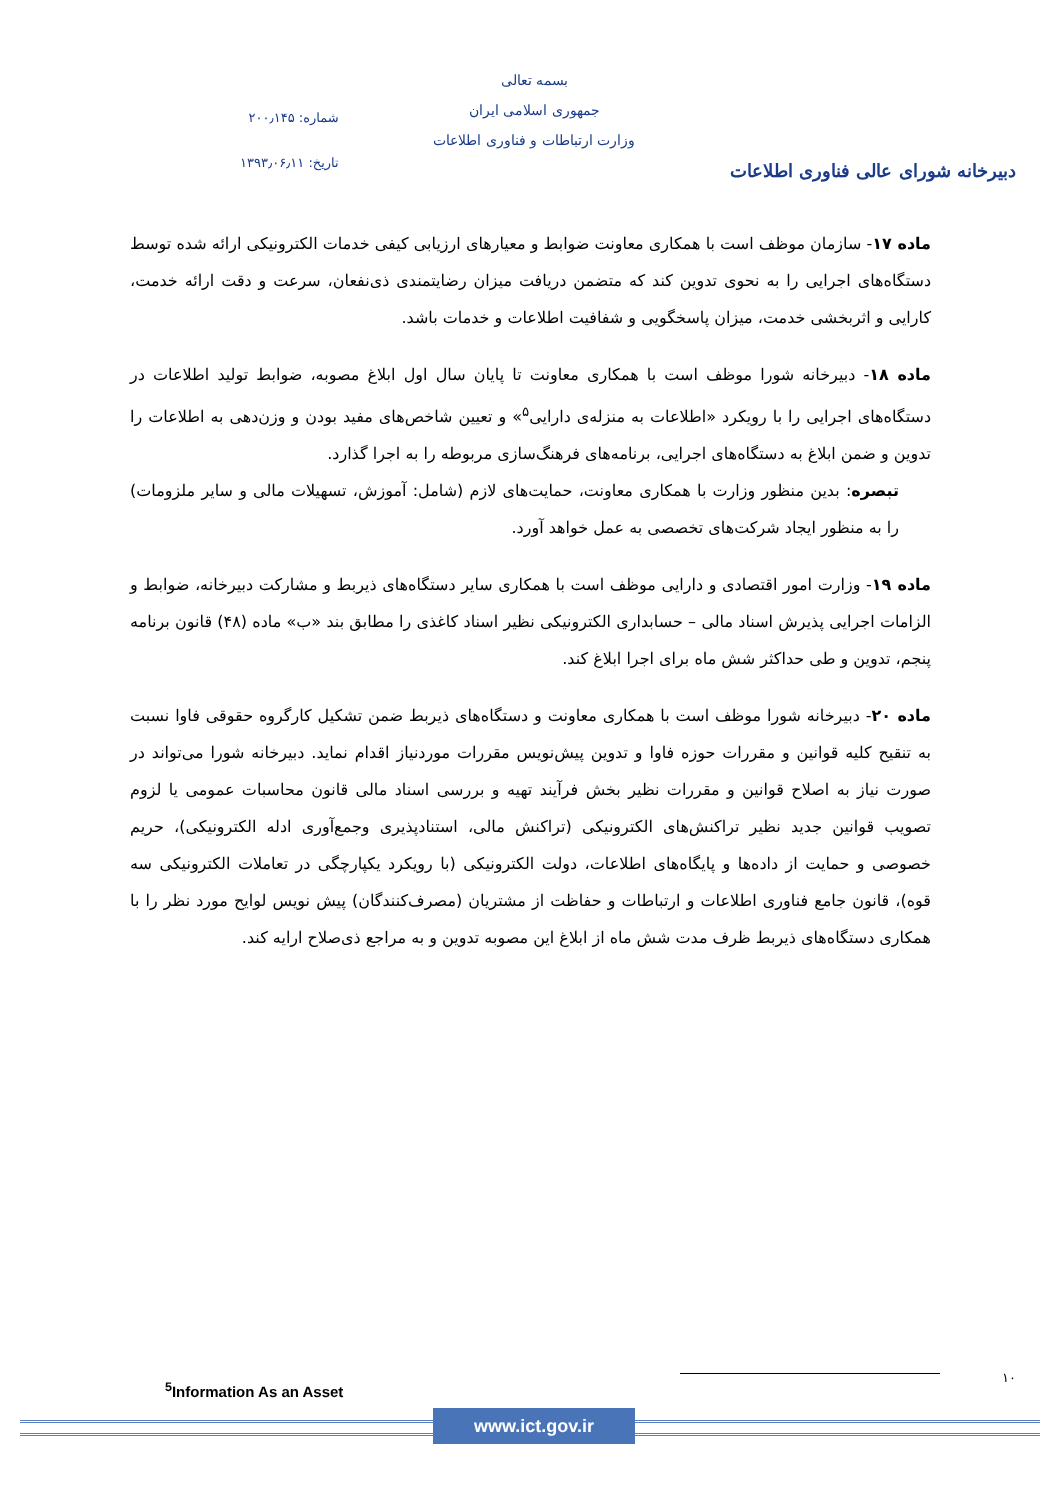دبیرخانه شورای عالی فناوری اطلاعات
بسمه تعالی
جمهوری اسلامی ایران
وزارت ارتباطات و فناوری اطلاعات
شماره: ۲۰۰٫۱۴۵
تاریخ: ۱۳۹۳٫۰۶٫۱۱
ماده ۱۷- سازمان موظف است با همکاری معاونت ضوابط و معیارهای ارزیابی کیفی خدمات الکترونیکی ارائه شده توسط دستگاه‌های اجرایی را به نحوی تدوین کند که متضمن دریافت میزان رضایتمندی ذی‌نفعان، سرعت و دقت ارائه خدمت، کارایی و اثربخشی خدمت، میزان پاسخگویی و شفافیت اطلاعات و خدمات باشد.
ماده ۱۸- دبیرخانه شورا موظف است با همکاری معاونت تا پایان سال اول ابلاغ مصوبه، ضوابط تولید اطلاعات در دستگاه‌های اجرایی را با رویکرد «اطلاعات به منزله‌ی دارایی<sup>۵</sup>» و تعیین شاخص‌های مفید بودن و وزن‌دهی به اطلاعات را تدوین و ضمن ابلاغ به دستگاه‌های اجرایی، برنامه‌های فرهنگ‌سازی مربوطه را به اجرا گذارد.
تبصره: بدین منظور وزارت با همکاری معاونت، حمایت‌های لازم (شامل: آموزش، تسهیلات مالی و سایر ملزومات) را به منظور ایجاد شرکت‌های تخصصی به عمل خواهد آورد.
ماده ۱۹- وزارت امور اقتصادی و دارایی موظف است با همکاری سایر دستگاه‌های ذیربط و مشارکت دبیرخانه، ضوابط و الزامات اجرایی پذیرش اسناد مالی – حسابداری الکترونیکی نظیر اسناد کاغذی را مطابق بند «ب» ماده (۴۸) قانون برنامه پنجم، تدوین و طی حداکثر شش ماه برای اجرا ابلاغ کند.
ماده ۲۰- دبیرخانه شورا موظف است با همکاری معاونت و دستگاه‌های ذیربط ضمن تشکیل کارگروه حقوقی فاوا نسبت به تنقیح کلیه قوانین و مقررات حوزه فاوا و تدوین پیش‌نویس مقررات موردنیاز اقدام نماید. دبیرخانه شورا می‌تواند در صورت نیاز به اصلاح قوانین و مقررات نظیر بخش فرآیند تهیه و بررسی اسناد مالی قانون محاسبات عمومی یا لزوم تصویب قوانین جدید نظیر تراکنش‌های الکترونیکی (تراکنش مالی، استنادپذیری وجمع‌آوری ادله الکترونیکی)، حریم خصوصی و حمایت از داده‌ها و پایگاه‌های اطلاعات، دولت الکترونیکی (با رویکرد یکپارچگی در تعاملات الکترونیکی سه قوه)، قانون جامع فناوری اطلاعات و ارتباطات و حفاظت از مشتریان (مصرف‌کنندگان) پیش نویس لوایح مورد نظر را با همکاری دستگاه‌های ذیربط ظرف مدت شش ماه از ابلاغ این مصوبه تدوین و به مراجع ذی‌صلاح ارایه کند.
۱۰
<sup>5</sup> Information As an Asset
www.ict.gov.ir